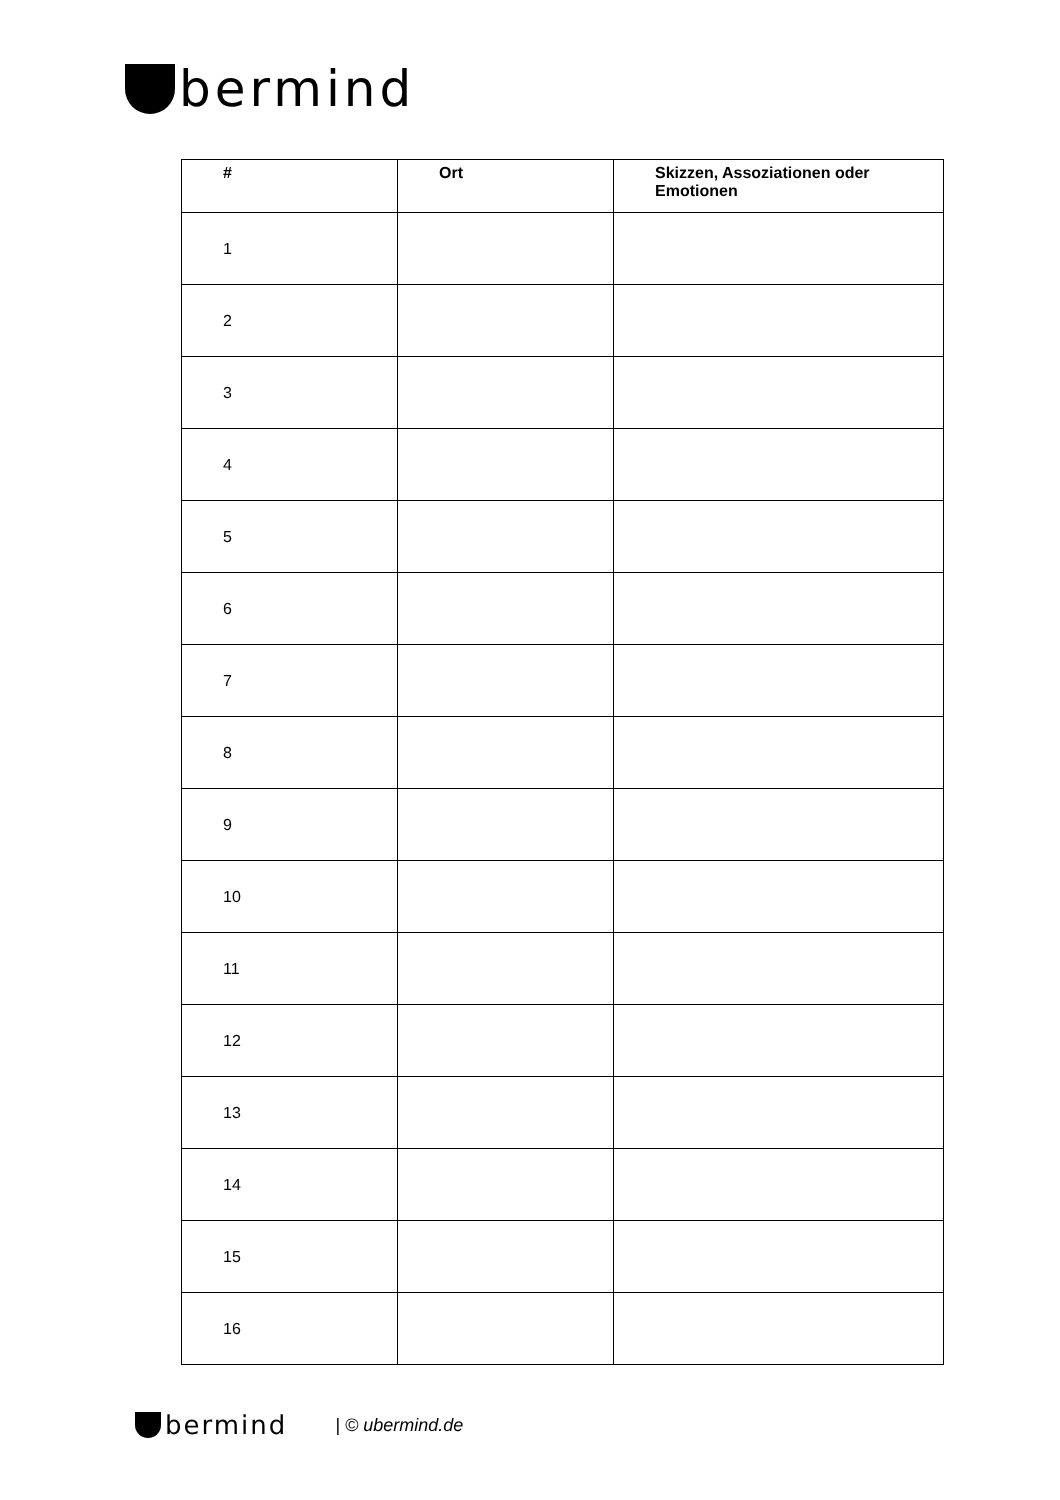bermind
| # | Ort | Skizzen, Assoziationen oder Emotionen |
| --- | --- | --- |
| 1 | | |
| 2 | | |
| 3 | | |
| 4 | | |
| 5 | | |
| 6 | | |
| 7 | | |
| 8 | | |
| 9 | | |
| 10 | | |
| 11 | | |
| 12 | | |
| 13 | | |
| 14 | | |
| 15 | | |
| 16 | | |
bermind | © ubermind.de